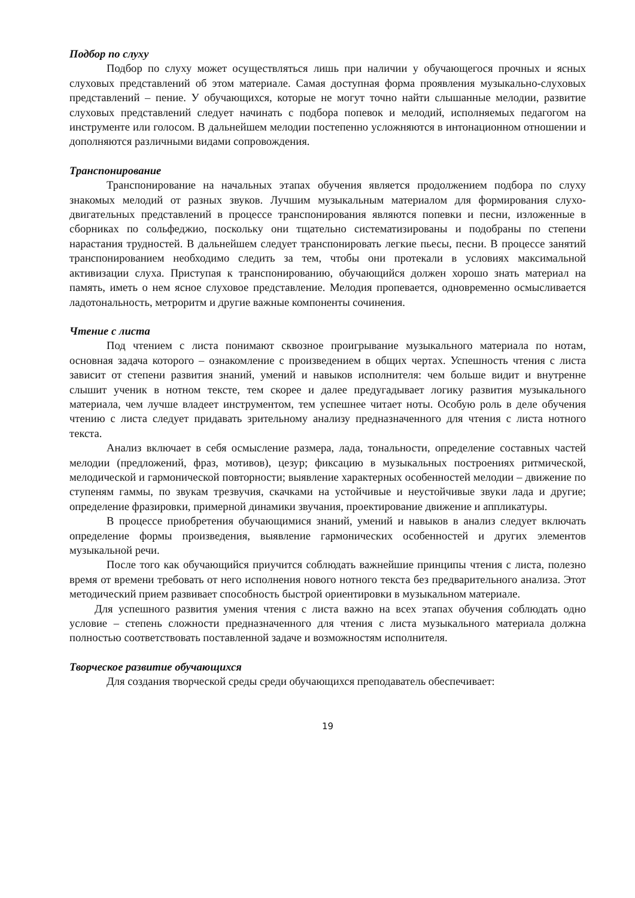Подбор по слуху
Подбор по слуху может осуществляться лишь при наличии у обучающегося прочных и ясных слуховых представлений об этом материале. Самая доступная форма проявления музыкально-слуховых представлений – пение. У обучающихся, которые не могут точно найти слышанные мелодии, развитие слуховых представлений следует начинать с подбора попевок и мелодий, исполняемых педагогом на инструменте или голосом. В дальнейшем мелодии постепенно усложняются в интонационном отношении и дополняются различными видами сопровождения.
Транспонирование
Транспонирование на начальных этапах обучения является продолжением подбора по слуху знакомых мелодий от разных звуков. Лучшим музыкальным материалом для формирования слухо-двигательных представлений в процессе транспонирования являются попевки и песни, изложенные в сборниках по сольфеджио, поскольку они тщательно систематизированы и подобраны по степени нарастания трудностей. В дальнейшем следует транспонировать легкие пьесы, песни. В процессе занятий транспонированием необходимо следить за тем, чтобы они протекали в условиях максимальной активизации слуха. Приступая к транспонированию, обучающийся должен хорошо знать материал на память, иметь о нем ясное слуховое представление. Мелодия пропевается, одновременно осмысливается ладотональность, метроритм и другие важные компоненты сочинения.
Чтение с листа
Под чтением с листа понимают сквозное проигрывание музыкального материала по нотам, основная задача которого – ознакомление с произведением в общих чертах. Успешность чтения с листа зависит от степени развития знаний, умений и навыков исполнителя: чем больше видит и внутренне слышит ученик в нотном тексте, тем скорее и далее предугадывает логику развития музыкального материала, чем лучше владеет инструментом, тем успешнее читает ноты. Особую роль в деле обучения чтению с листа следует придавать зрительному анализу предназначенного для чтения с листа нотного текста.
Анализ включает в себя осмысление размера, лада, тональности, определение составных частей мелодии (предложений, фраз, мотивов), цезур; фиксацию в музыкальных построениях ритмической, мелодической и гармонической повторности; выявление характерных особенностей мелодии – движение по ступеням гаммы, по звукам трезвучия, скачками на устойчивые и неустойчивые звуки лада и другие; определение фразировки, примерной динамики звучания, проектирование движение и аппликатуры.
В процессе приобретения обучающимися знаний, умений и навыков в анализ следует включать определение формы произведения, выявление гармонических особенностей и других элементов музыкальной речи.
После того как обучающийся приучится соблюдать важнейшие принципы чтения с листа, полезно время от времени требовать от него исполнения нового нотного текста без предварительного анализа. Этот методический прием развивает способность быстрой ориентировки в музыкальном материале.
Для успешного развития умения чтения с листа важно на всех этапах обучения соблюдать одно условие – степень сложности предназначенного для чтения с листа музыкального материала должна полностью соответствовать поставленной задаче и возможностям исполнителя.
Творческое развитие обучающихся
Для создания творческой среды среди обучающихся преподаватель обеспечивает:
19